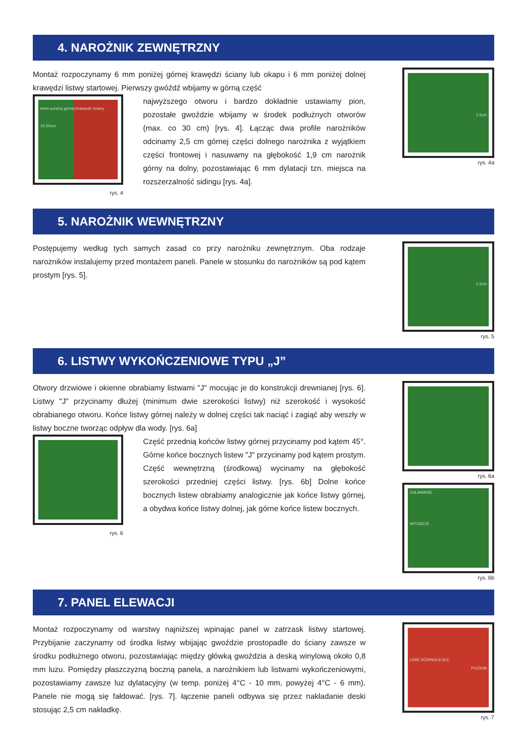4. NAROŻNIK ZEWNĘTRZNY
Montaż rozpoczynamy 6 mm poniżej górnej krawędzi ściany lub okapu i 6 mm poniżej dolnej krawędzi listwy startowej. Pierwszy gwóźdź wbijamy w górną część
6mm poniżej górnej krawędzi ściany
15-30cm
rys. 4
najwyższego otworu i bardzo dokładnie ustawiamy pion, pozostałe gwoździe wbijamy w środek podłużnych otworów (max. co 30 cm) [rys. 4]. Łącząc dwa profile narożników odcinamy 2,5 cm górnej części dolnego narożnika z wyjątkiem części frontowej i nasuwamy na głębokość 1,9 cm narożnik górny na dolny, pozostawiając 6 mm dylatacji tzn. miejsca na rozszerzalność sidingu [rys. 4a].
2,5cm
rys. 4a
5. NAROŻNIK WEWNĘTRZNY
Postępujemy według tych samych zasad co przy narożniku zewnętrznym. Oba rodzaje narożników instalujemy przed montażem paneli. Panele w stosunku do narożników są pod kątem prostym [rys. 5].
2,5cm
rys. 5
6. LISTWY WYKOŃCZENIOWE TYPU „J”
Otwory drzwiowe i okienne obrabiamy listwami "J" mocując je do konstrukcji drewnianej [rys. 6]. Listwy "J" przycinamy dłużej (minimum dwie szerokości listwy) niż szerokość i wysokość obrabianego otworu. Końce listwy górnej należy w dolnej części tak naciąć i zagiąć aby weszły w listwy boczne tworząc odpływ dla wody. [rys. 6a]
rys. 6
Część przednią końców listwy górnej przycinamy pod kątem 45°. Górne końce bocznych listew "J" przycinamy pod kątem prostym. Część wewnętrzną (środkową) wycinamy na głębokość szerokości przedniej części listwy. [rys. 6b] Dolne końce bocznych listew obrabiamy analogicznie jak końce listwy górnej, a obydwa końce listwy dolnej, jak górne końce listew bocznych.
rys. 6a
ZAŁAMANIE
WYCIĘCIE
rys. 6b
7. PANEL ELEWACJI
Montaż rozpoczynamy od warstwy najniższej wpinając panel w zatrzask listwy startowej. Przybijanie zaczynamy od środka listwy wbijając gwoździe prostopadle do ściany zawsze w środku podłużnego otworu, pozostawiając między główką gwoździa a deską winylową około 0,8 mm luzu. Pomiędzy płaszczyzną boczną panela, a narożnikiem lub listwami wykończeniowymi, pozostawiamy zawsze luz dylatacyjny (w temp. poniżej 4°C - 10 mm, powyżej 4°C - 6 mm). Panele nie mogą się fałdować. [rys. 7]. łączenie paneli odbywa się przez nakładanie deski stosując 2,5 cm nakładkę.
LINIE RÓWNOLEGŁE
POZIOM
rys. 7